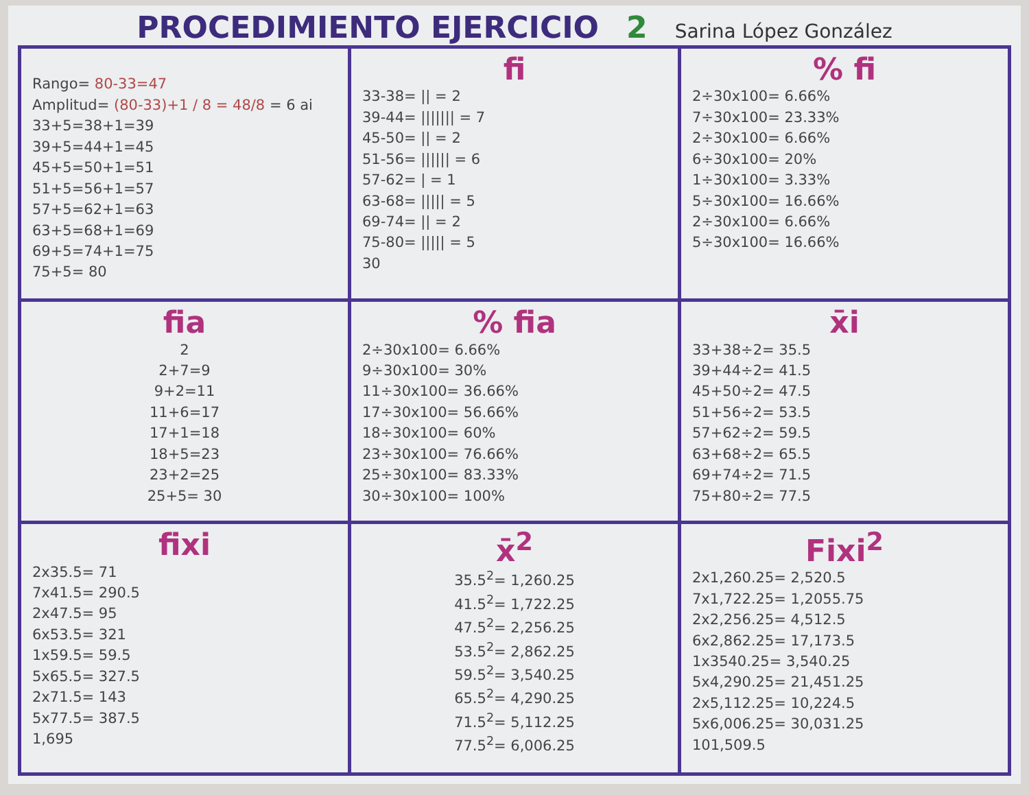PROCEDIMIENTO EJERCICIO 2 Sarina López González
| Rango= 80-33=47 Amplitud= (80-33)+1 / 8 = 48/8 = 6 ai 33+5=38+1=39 39+5=44+1=45 45+5=50+1=51 51+5=56+1=57 57+5=62+1=63 63+5=68+1=69 69+5=74+1=75 75+5= 80 | fi 33-38= // = 2 39-44= /////// = 7 45-50= // = 2 51-56= ////// = 6 57-62= / = 1 63-68= ///// = 5 69-74= // = 2 75-80= ///// = 5 30 | % fi 2÷30x100= 6.66% 7÷30x100= 23.33% 2÷30x100= 6.66% 6÷30x100= 20% 1÷30x100= 3.33% 5÷30x100= 16.66% 2÷30x100= 6.66% 5÷30x100= 16.66% |
| fia 2 2+7=9 9+2=11 11+6=17 17+1=18 18+5=23 23+2=25 25+5= 30 | % fia 2÷30x100= 6.66% 9÷30x100= 30% 11÷30x100= 36.66% 17÷30x100= 56.66% 18÷30x100= 60% 23÷30x100= 76.66% 25÷30x100= 83.33% 30÷30x100= 100% | x̄i 33+38÷2= 35.5 39+44÷2= 41.5 45+50÷2= 47.5 51+56÷2= 53.5 57+62÷2= 59.5 63+68÷2= 65.5 69+74÷2= 71.5 75+80÷2= 77.5 |
| fixi 2x35.5= 71 7x41.5= 290.5 2x47.5= 95 6x53.5= 321 1x59.5= 59.5 5x65.5= 327.5 2x71.5= 143 5x77.5= 387.5 1,695 | x̄<sup>2</sup> 35.5<sup>2</sup>= 1,260.25 41.5<sup>2</sup>= 1,722.25 47.5<sup>2</sup>= 2,256.25 53.5<sup>2</sup>= 2,862.25 59.5<sup>2</sup>= 3,540.25 65.5<sup>2</sup>= 4,290.25 71.5<sup>2</sup>= 5,112.25 77.5<sup>2</sup>= 6,006.25 | Fixi<sup>2</sup> 2x1,260.25= 2,520.5 7x1,722.25= 1,2055.75 2x2,256.25= 4,512.5 6x2,862.25= 17,173.5 1x3540.25= 3,540.25 5x4,290.25= 21,451.25 2x5,112.25= 10,224.5 5x6,006.25= 30,031.25 101,509.5 |